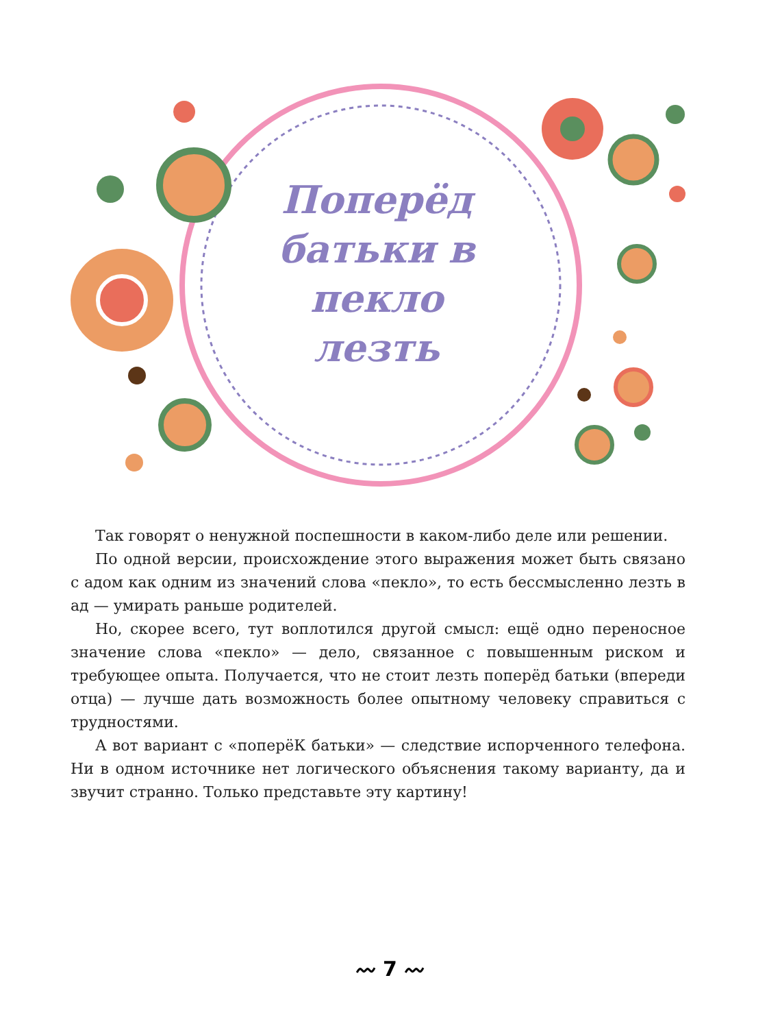Поперёд батьки в пекло лезть
Так говорят о ненужной поспешности в каком-либо деле или решении.
По одной версии, происхождение этого выражения может быть связано с адом как одним из значений слова «пекло», то есть бессмысленно лезть в ад — умирать раньше родителей.
Но, скорее всего, тут воплотился другой смысл: ещё одно переносное значение слова «пекло» — дело, связанное с повышенным риском и требующее опыта. Получается, что не стоит лезть поперёд батьки (впереди отца) — лучше дать возможность более опытному человеку справиться с трудностями.
А вот вариант с «поперёК батьки» — следствие испорченного телефона. Ни в одном источнике нет логического объяснения такому варианту, да и звучит странно. Только представьте эту картину!
〰 7 〰